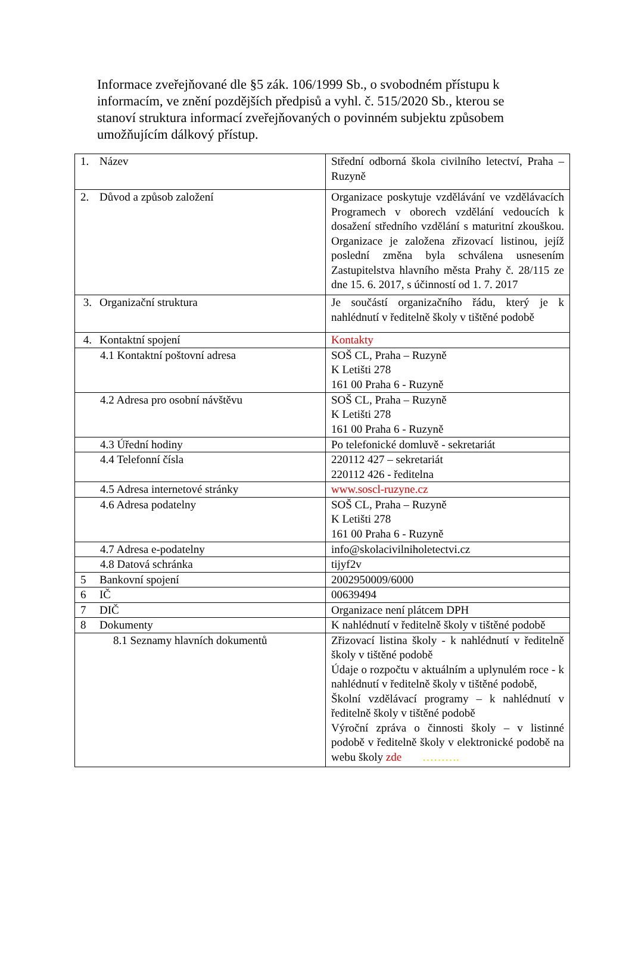Informace zveřejňované dle §5 zák. 106/1999 Sb., o svobodném přístupu k informacím, ve znění pozdějších předpisů a vyhl. č. 515/2020 Sb., kterou se stanoví struktura informací zveřejňovaných o povinném subjektu způsobem umožňujícím dálkový přístup.
| 1. Název | Střední odborná škola civilního letectví, Praha – Ruzyně |
| 2. Důvod a způsob založení | Organizace poskytuje vzdělávání ve vzdělávacích Programech v oborech vzdělání vedoucích k dosažení středního vzdělání s maturitní zkouškou. Organizace je založena zřizovací listinou, jejíž poslední změna byla schválena usnesením Zastupitelstva hlavního města Prahy č. 28/115 ze dne 15. 6. 2017, s účinností od 1. 7. 2017 |
| 3. Organizační struktura | Je součástí organizačního řádu, který je k nahlédnutí v ředitelně školy v tištěné podobě |
| 4. Kontaktní spojení | Kontakty |
| 4.1 Kontaktní poštovní adresa | SOŠ CL, Praha – Ruzyně K Letišti 278 161 00 Praha 6 - Ruzyně |
| 4.2 Adresa pro osobní návštěvu | SOŠ CL, Praha – Ruzyně K Letišti 278 161 00 Praha 6 - Ruzyně |
| 4.3 Úřední hodiny | Po telefonické domluvě - sekretariát |
| 4.4 Telefonní čísla | 220112 427 – sekretariát 220112 426 - ředitelna |
| 4.5 Adresa internetové stránky | www.soscl-ruzyne.cz |
| 4.6 Adresa podatelny | SOŠ CL, Praha – Ruzyně K Letišti 278 161 00 Praha 6 - Ruzyně |
| 4.7 Adresa e-podatelny | info@skolacivilniholetectvi.cz |
| 4.8 Datová schránka | tijyf2v |
| 5 Bankovní spojení | 2002950009/6000 |
| 6 IČ | 00639494 |
| 7 DIČ | Organizace není plátcem DPH |
| 8 Dokumenty | K nahlédnutí v ředitelně školy v tištěné podobě |
| 8.1 Seznamy hlavních dokumentů | Zřizovací listina školy - k nahlédnutí v ředitelně školy v tištěné podobě Údaje o rozpočtu v aktuálním a uplynulém roce - k nahlédnutí v ředitelně školy v tištěné podobě, Školní vzdělávací programy – k nahlédnutí v ředitelně školy v tištěné podobě Výroční zpráva o činnosti školy – v listinné podobě v ředitelně školy v elektronické podobě na webu školy zde ………. |